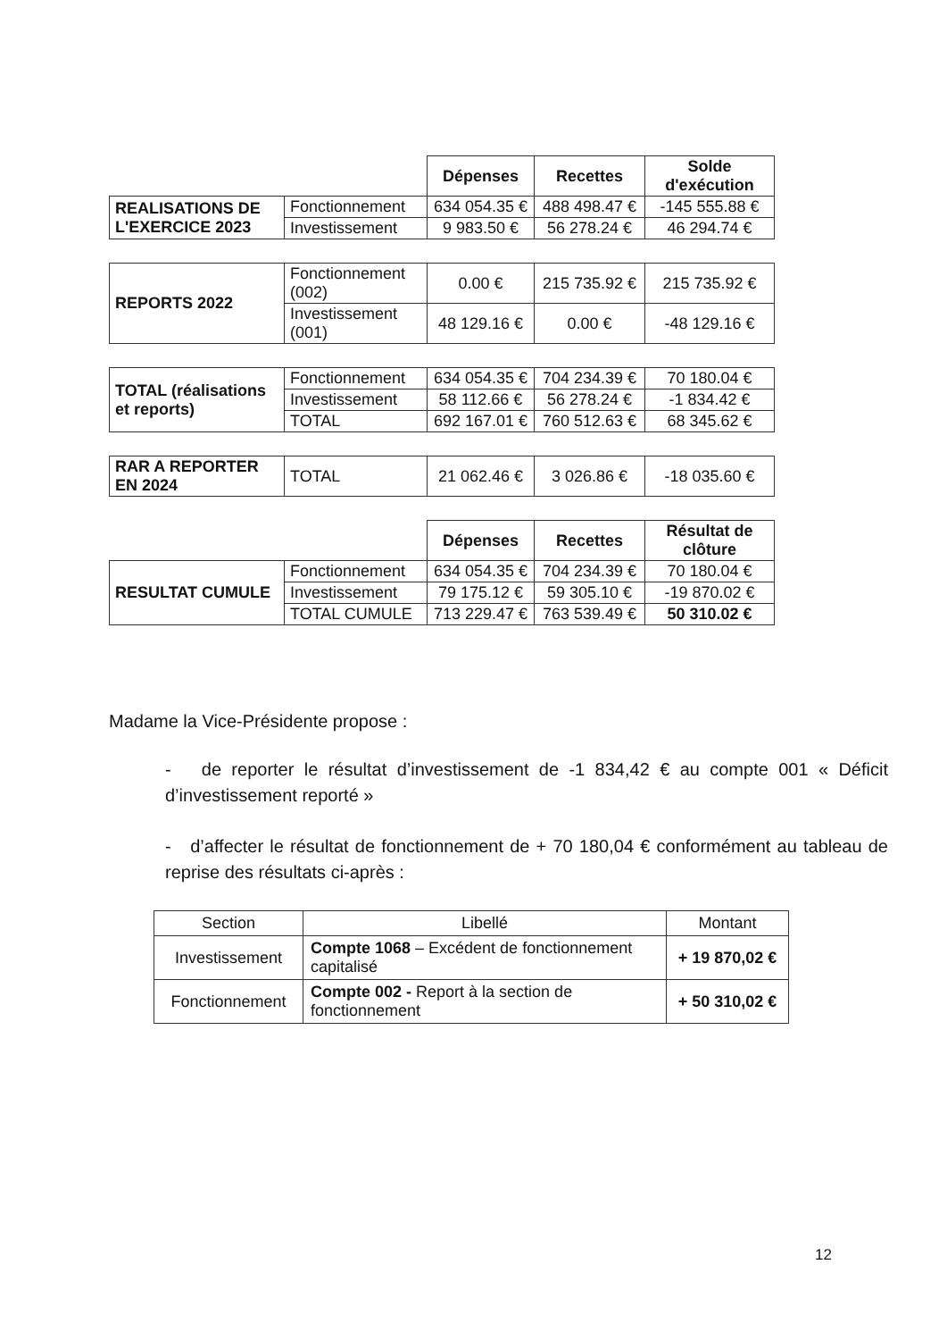| | | Dépenses | Recettes | Solde d'exécution |
| REALISATIONS DE L'EXERCICE 2023 | Fonctionnement | 634 054.35 € | 488 498.47 € | -145 555.88 € |
| | Investissement | 9 983.50 € | 56 278.24 € | 46 294.74 € |
| REPORTS 2022 | Fonctionnement (002) | 0.00 € | 215 735.92 € | 215 735.92 € |
| | Investissement (001) | 48 129.16 € | 0.00 € | -48 129.16 € |
| TOTAL (réalisations et reports) | Fonctionnement | 634 054.35 € | 704 234.39 € | 70 180.04 € |
| | Investissement | 58 112.66 € | 56 278.24 € | -1 834.42 € |
| | TOTAL | 692 167.01 € | 760 512.63 € | 68 345.62 € |
| RAR A REPORTER EN 2024 | TOTAL | 21 062.46 € | 3 026.86 € | -18 035.60 € |
| | | Dépenses | Recettes | Résultat de clôture |
| RESULTAT CUMULE | Fonctionnement | 634 054.35 € | 704 234.39 € | 70 180.04 € |
| | Investissement | 79 175.12 € | 59 305.10 € | -19 870.02 € |
| | TOTAL CUMULE | 713 229.47 € | 763 539.49 € | 50 310.02 € |
Madame la Vice-Présidente propose :
- de reporter le résultat d’investissement de -1 834,42 € au compte 001 « Déficit d’investissement reporté »
- d’affecter le résultat de fonctionnement de + 70 180,04 € conformément au tableau de reprise des résultats ci-après :
| Section | Libellé | Montant |
| Investissement | Compte 1068 – Excédent de fonctionnement capitalisé | + 19 870,02 € |
| Fonctionnement | Compte 002 - Report à la section de fonctionnement | + 50 310,02 € |
12